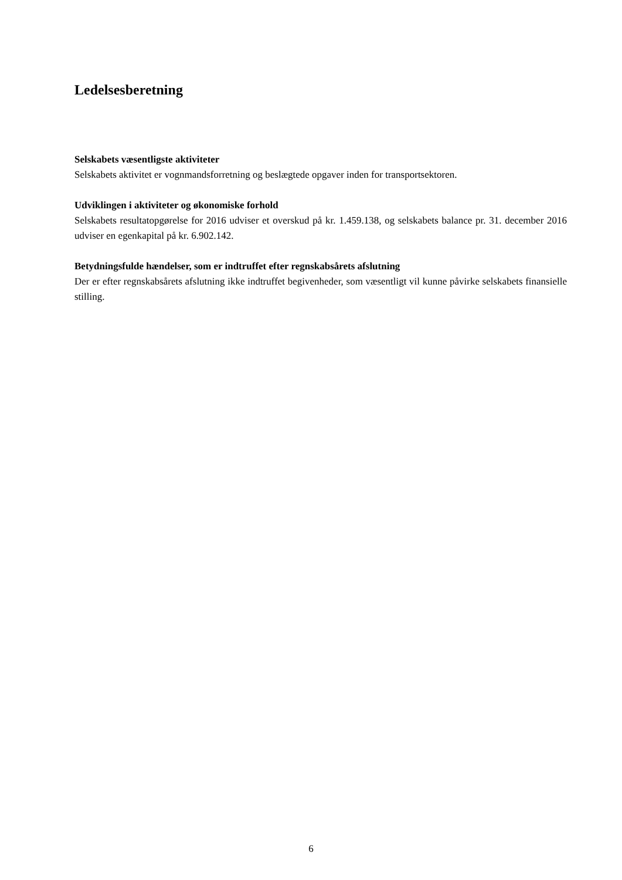Ledelsesberetning
Selskabets væsentligste aktiviteter
Selskabets aktivitet er vognmandsforretning og beslægtede opgaver inden for transportsektoren.
Udviklingen i aktiviteter og økonomiske forhold
Selskabets resultatopgørelse for 2016 udviser et overskud på kr. 1.459.138, og selskabets balance pr. 31. december 2016 udviser en egenkapital på kr. 6.902.142.
Betydningsfulde hændelser, som er indtruffet efter regnskabsårets afslutning
Der er efter regnskabsårets afslutning ikke indtruffet begivenheder, som væsentligt vil kunne påvirke selskabets finansielle stilling.
6